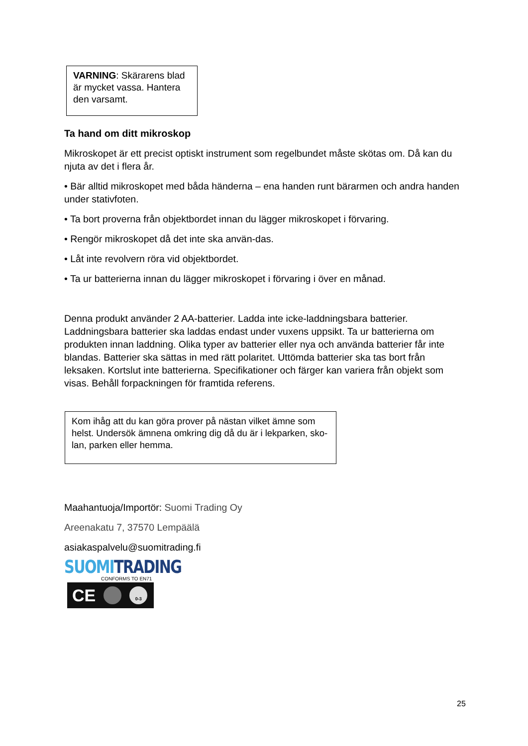VARNING: Skärarens blad är mycket vassa. Hantera den varsamt.
Ta hand om ditt mikroskop
Mikroskopet är ett precist optiskt instrument som regelbundet måste skötas om. Då kan du njuta av det i flera år.
• Bär alltid mikroskopet med båda händerna – ena handen runt bärarmen och andra handen under stativfoten.
• Ta bort proverna från objektbordet innan du lägger mikroskopet i förvaring.
• Rengör mikroskopet då det inte ska använ-das.
• Låt inte revolvern röra vid objektbordet.
• Ta ur batterierna innan du lägger mikroskopet i förvaring i över en månad.
Denna produkt använder 2 AA-batterier. Ladda inte icke-laddningsbara batterier. Laddningsbara batterier ska laddas endast under vuxens uppsikt. Ta ur batterierna om produkten innan laddning. Olika typer av batterier eller nya och använda batterier får inte blandas. Batterier ska sättas in med rätt polaritet. Uttömda batterier ska tas bort från leksaken. Kortslut inte batterierna. Specifikationer och färger kan variera från objekt som visas. Behåll forpackningen för framtida referens.
Kom ihåg att du kan göra prover på nästan vilket ämne som helst. Undersök ämnena omkring dig då du är i lekparken, sko-lan, parken eller hemma.
Maahantuoja/Importör: Suomi Trading Oy
Areenakatu 7, 37570 Lempäälä
asiakaspalvelu@suomitrading.fi
SUOMI TRADING
CONFORMS TO EN71
CE 0-3
25